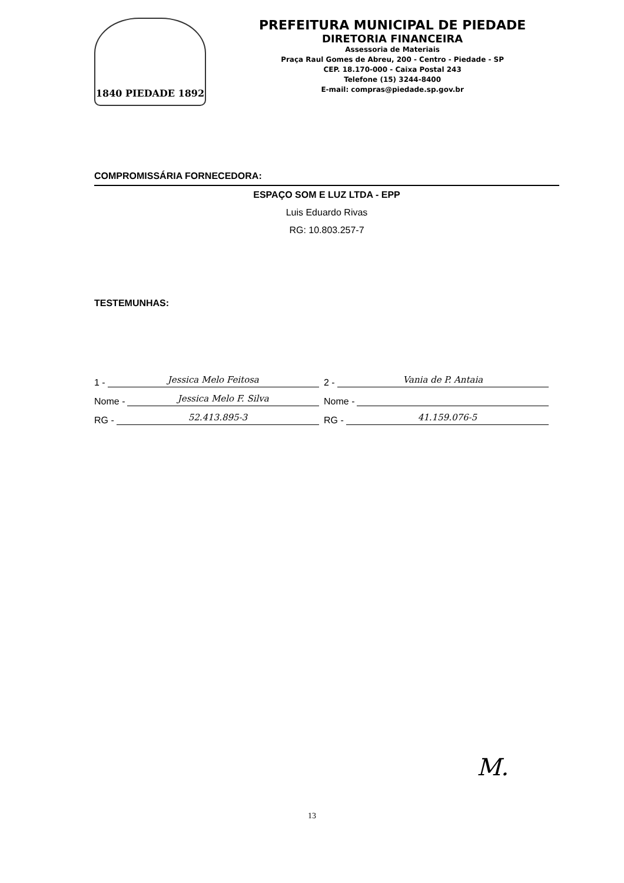1840 PIEDADE 1892
PREFEITURA MUNICIPAL DE PIEDADE
DIRETORIA FINANCEIRA
Assessoria de Materiais
Praça Raul Gomes de Abreu, 200 - Centro - Piedade - SP
CEP. 18.170-000 - Caixa Postal 243
Telefone (15) 3244-8400
E-mail: compras@piedade.sp.gov.br
COMPROMISSÁRIA FORNECEDORA:
ESPAÇO SOM E LUZ LTDA - EPP
Luis Eduardo Rivas
RG: 10.803.257-7
TESTEMUNHAS:
1 - Jessica Melo Feitosa
Nome - Jessica Melo F. Silva
RG - 52.413.895-3
2 - Vania de P. Antaia
Nome -
RG - 41.159.076-5
M.
13